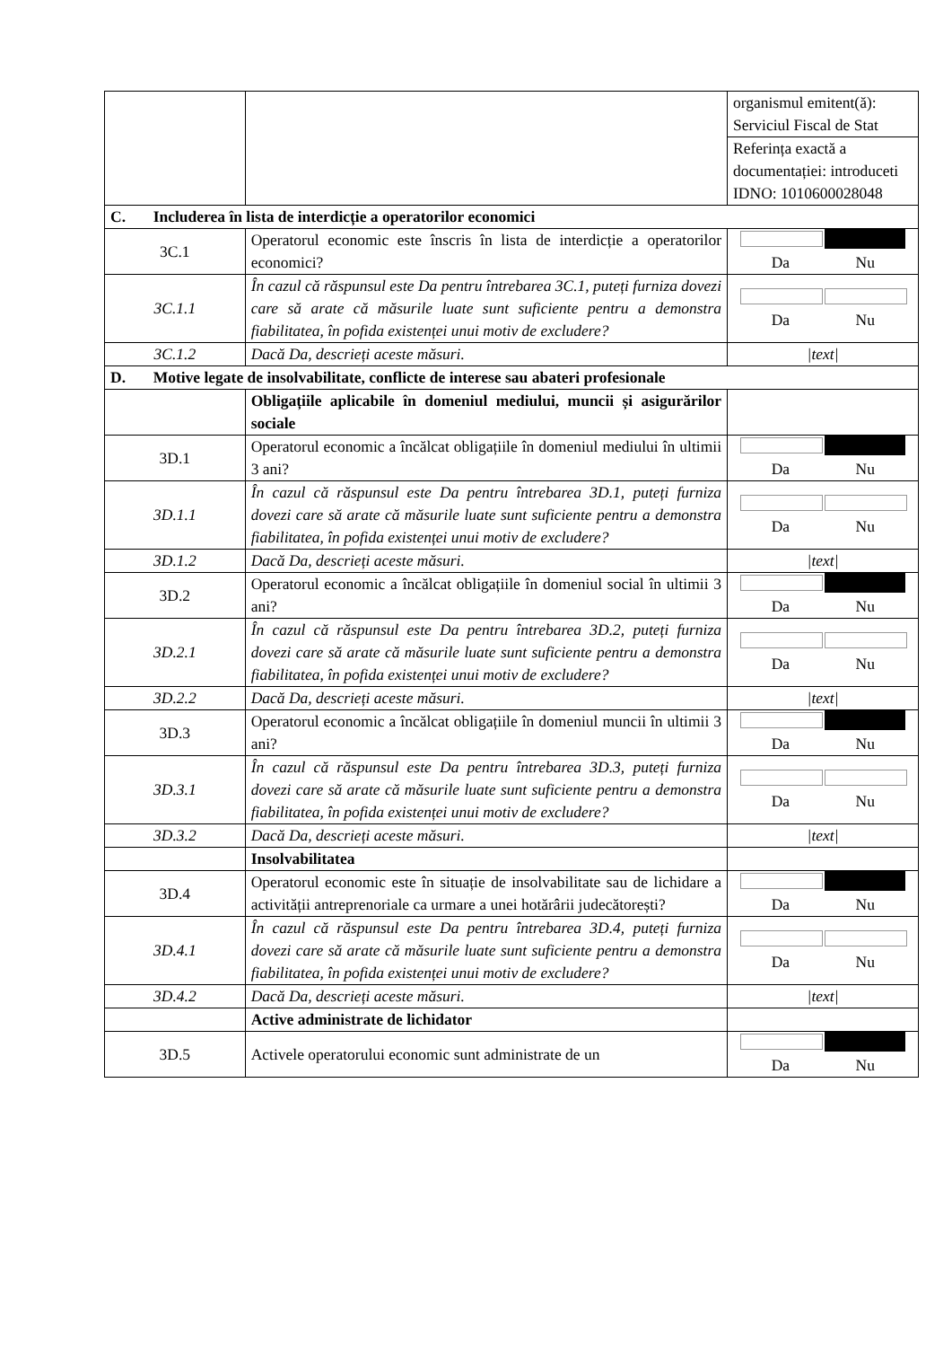| | | organismul emitent(ă): Serviciul Fiscal de Stat |
| | | Referința exactă a documentației: introduceti IDNO: 1010600028048 |
| C. Includerea în lista de interdicție a operatorilor economici | | |
| 3C.1 | Operatorul economic este înscris în lista de interdicție a operatorilor economici? | Da Nu |
| 3C.1.1 | În cazul că răspunsul este Da pentru întrebarea 3C.1, puteți furniza dovezi care să arate că măsurile luate sunt suficiente pentru a demonstra fiabilitatea, în pofida existenței unui motiv de excludere? | Da Nu |
| 3C.1.2 | Dacă Da, descrieți aceste măsuri. | /text/ |
| D. Motive legate de insolvabilitate, conflicte de interese sau abateri profesionale | | |
| | Obligațiile aplicabile în domeniul mediului, muncii și asigurărilor sociale | |
| 3D.1 | Operatorul economic a încălcat obligațiile în domeniul mediului în ultimii 3 ani? | Da Nu |
| 3D.1.1 | În cazul că răspunsul este Da pentru întrebarea 3D.1, puteți furniza dovezi care să arate că măsurile luate sunt suficiente pentru a demonstra fiabilitatea, în pofida existenței unui motiv de excludere? | Da Nu |
| 3D.1.2 | Dacă Da, descrieți aceste măsuri. | /text/ |
| 3D.2 | Operatorul economic a încălcat obligațiile în domeniul social în ultimii 3 ani? | Da Nu |
| 3D.2.1 | În cazul că răspunsul este Da pentru întrebarea 3D.2, puteți furniza dovezi care să arate că măsurile luate sunt suficiente pentru a demonstra fiabilitatea, în pofida existenței unui motiv de excludere? | Da Nu |
| 3D.2.2 | Dacă Da, descrieți aceste măsuri. | /text/ |
| 3D.3 | Operatorul economic a încălcat obligațiile în domeniul muncii în ultimii 3 ani? | Da Nu |
| 3D.3.1 | În cazul că răspunsul este Da pentru întrebarea 3D.3, puteți furniza dovezi care să arate că măsurile luate sunt suficiente pentru a demonstra fiabilitatea, în pofida existenței unui motiv de excludere? | Da Nu |
| 3D.3.2 | Dacă Da, descrieți aceste măsuri. | /text/ |
| | Insolvabilitatea | |
| 3D.4 | Operatorul economic este în situație de insolvabilitate sau de lichidare a activității antreprenoriale ca urmare a unei hotărârii judecătorești? | Da Nu |
| 3D.4.1 | În cazul că răspunsul este Da pentru întrebarea 3D.4, puteți furniza dovezi care să arate că măsurile luate sunt suficiente pentru a demonstra fiabilitatea, în pofida existenței unui motiv de excludere? | Da Nu |
| 3D.4.2 | Dacă Da, descrieți aceste măsuri. | /text/ |
| | Active administrate de lichidator | |
| 3D.5 | Activele operatorului economic sunt administrate de un | Da Nu |